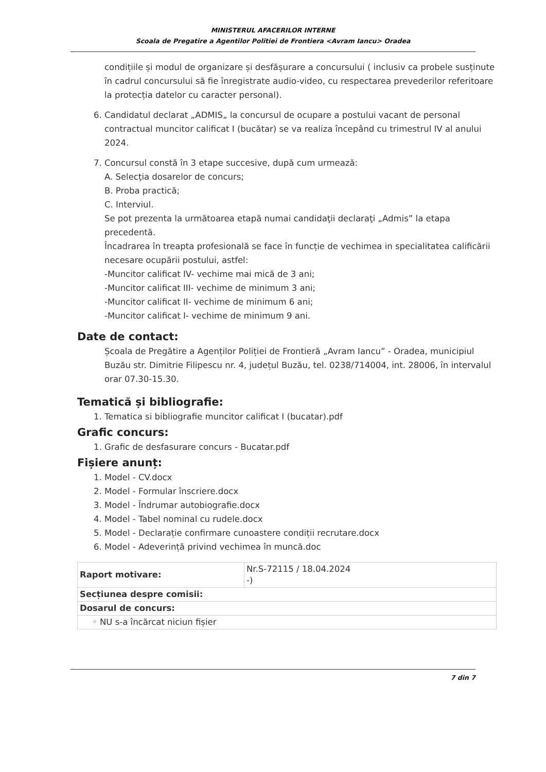MINISTERUL AFACERILOR INTERNE
Scoala de Pregatire a Agentilor Politiei de Frontiera <Avram Iancu> Oradea
condițiile și modul de organizare și desfășurare a concursului ( inclusiv ca probele susținute în cadrul concursului să fie înregistrate audio-video, cu respectarea prevederilor referitoare la protecția datelor cu caracter personal).
6. Candidatul declarat „ADMIS„ la concursul de ocupare a postului vacant de personal contractual muncitor calificat I (bucătar) se va realiza începând cu trimestrul IV al anului 2024.
7. Concursul constă în 3 etape succesive, după cum urmează:
A. Selecţia dosarelor de concurs;
B. Proba practică;
C. Interviul.
Se pot prezenta la următoarea etapă numai candidaţii declaraţi „Admis” la etapa precedentă.
Încadrarea în treapta profesională se face în funcție de vechimea in specialitatea calificării necesare ocupării postului, astfel:
-Muncitor calificat IV- vechime mai mică de 3 ani;
-Muncitor calificat III- vechime de minimum 3 ani;
-Muncitor calificat II- vechime de minimum 6 ani;
-Muncitor calificat I- vechime de minimum 9 ani.
Date de contact:
Școala de Pregătire a Agenților Poliției de Frontieră „Avram Iancu” - Oradea, municipiul Buzău str. Dimitrie Filipescu nr. 4, județul Buzău, tel. 0238/714004, int. 28006, în intervalul orar 07.30-15.30.
Tematică și bibliografie:
1. Tematica si bibliografie muncitor calificat I (bucatar).pdf
Grafic concurs:
1. Grafic de desfasurare concurs - Bucatar.pdf
Fișiere anunț:
1. Model - CV.docx
2. Model - Formular înscriere.docx
3. Model - Îndrumar autobiografie.docx
4. Model - Tabel nominal cu rudele.docx
5. Model - Declarație confirmare cunoastere condiții recrutare.docx
6. Model - Adeverință privind vechimea în muncă.doc
| Raport motivare: | Nr.S-72115 / 18.04.2024 -) |
| Secțiunea despre comisii: | |
| Dosarul de concurs: | |
| ◦ NU s-a încărcat niciun fișier | |
7 din 7